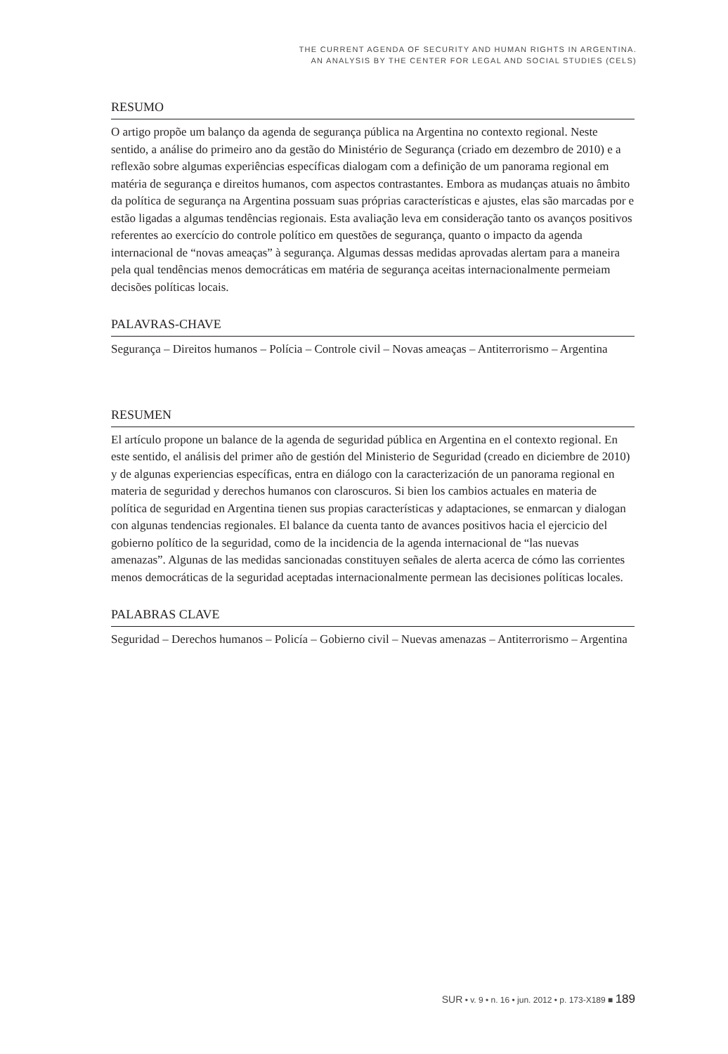THE CURRENT AGENDA OF SECURITY AND HUMAN RIGHTS IN ARGENTINA.
AN ANALYSIS BY THE CENTER FOR LEGAL AND SOCIAL STUDIES (CELS)
RESUMO
O artigo propõe um balanço da agenda de segurança pública na Argentina no contexto regional. Neste sentido, a análise do primeiro ano da gestão do Ministério de Segurança (criado em dezembro de 2010) e a reflexão sobre algumas experiências específicas dialogam com a definição de um panorama regional em matéria de segurança e direitos humanos, com aspectos contrastantes. Embora as mudanças atuais no âmbito da política de segurança na Argentina possuam suas próprias características e ajustes, elas são marcadas por e estão ligadas a algumas tendências regionais. Esta avaliação leva em consideração tanto os avanços positivos referentes ao exercício do controle político em questões de segurança, quanto o impacto da agenda internacional de “novas ameaças” à segurança. Algumas dessas medidas aprovadas alertam para a maneira pela qual tendências menos democráticas em matéria de segurança aceitas internacionalmente permeiam decisões políticas locais.
PALAVRAS-CHAVE
Segurança – Direitos humanos – Polícia – Controle civil – Novas ameaças – Antiterrorismo – Argentina
RESUMEN
El artículo propone un balance de la agenda de seguridad pública en Argentina en el contexto regional. En este sentido, el análisis del primer año de gestión del Ministerio de Seguridad (creado en diciembre de 2010) y de algunas experiencias específicas, entra en diálogo con la caracterización de un panorama regional en materia de seguridad y derechos humanos con claroscuros. Si bien los cambios actuales en materia de política de seguridad en Argentina tienen sus propias características y adaptaciones, se enmarcan y dialogan con algunas tendencias regionales. El balance da cuenta tanto de avances positivos hacia el ejercicio del gobierno político de la seguridad, como de la incidencia de la agenda internacional de “las nuevas amenazas”. Algunas de las medidas sancionadas constituyen señales de alerta acerca de cómo las corrientes menos democráticas de la seguridad aceptadas internacionalmente permean las decisiones políticas locales.
PALABRAS CLAVE
Seguridad – Derechos humanos – Policía – Gobierno civil – Nuevas amenazas – Antiterrorismo – Argentina
SUR • v. 9 • n. 16 • jun. 2012 • p. 173-X189 ■ 189